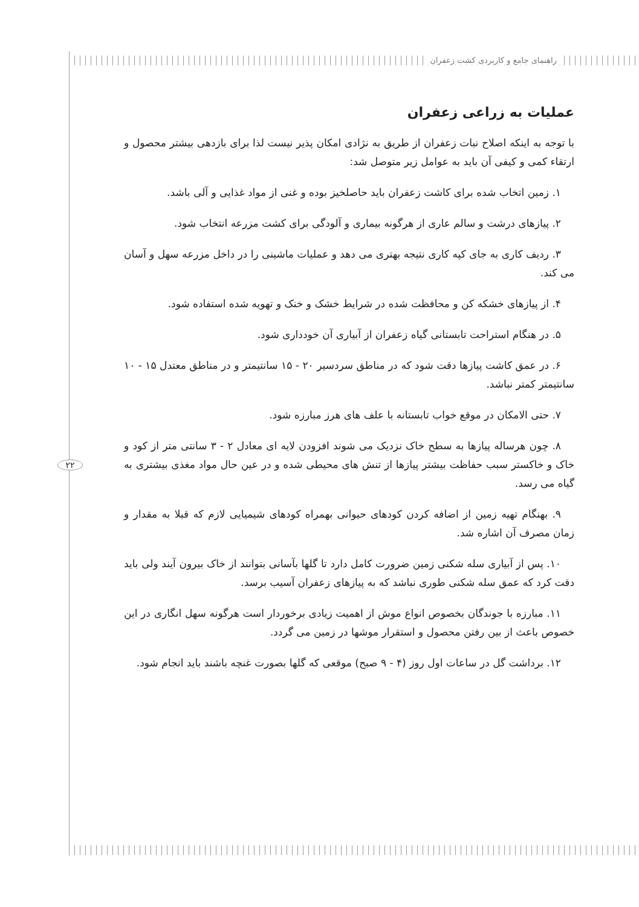راهنمای جامع و کاربردی کشت زعفران
۲۲
عملیات به زراعی زعفران
با توجه به اینکه اصلاح نبات زعفران از طریق به نژادی امکان پذیر نیست لذا برای بازدهی بیشتر محصول و ارتقاء کمی و کیفی آن باید به عوامل زیر متوصل شد:
۱. زمین اتخاب شده برای کاشت زعفران باید حاصلخیز بوده و غنی از مواد غذایی و آلی باشد.
۲. پیازهای درشت و سالم عاری از هرگونه بیماری و آلودگی برای کشت مزرعه انتخاب شود.
۳. ردیف کاری به جای کپه کاری نتیجه بهتری می دهد و عملیات ماشینی را در داخل مزرعه سهل و آسان می کند.
۴. از پیازهای خشکه کن و محافظت شده در شرایط خشک و خنک و تهویه شده استفاده شود.
۵. در هنگام استراحت تابستانی گیاه زعفران از آبیاری آن خودداری شود.
۶. در عمق کاشت پیازها دقت شود که در مناطق سردسیر ۲۰ - ۱۵ سانتیمتر و در مناطق معتدل ۱۵ - ۱۰ سانتیمتر کمتر نباشد.
۷. حتی الامکان در موقع خواب تابستانه با علف های هرز مبارزه شود.
۸. چون هرساله پیازها به سطح خاک نزدیک می شوند افزودن لایه ای معادل ۲ - ۳ سانتی متر از کود و خاک و خاکستر سبب حفاظت بیشتر پیازها از تنش های محیطی شده و در عین حال مواد مغذی بیشتری به گیاه می رسد.
۹. بهنگام تهیه زمین از اضافه کردن کودهای حیوانی بهمراه کودهای شیمیایی لازم که قبلا به مقدار و زمان مصرف آن اشاره شد.
۱۰. پس از آبیاری سله شکنی زمین ضرورت کامل دارد تا گلها بآسانی بتوانند از خاک بیرون آیند ولی باید دقت کرد که عمق سله شکنی طوری نباشد که به پیازهای زعفران آسیب برسد.
۱۱. مبارزه با جوندگان بخصوص انواع موش از اهمیت زیادی برخوردار است هرگونه سهل انگاری در این خصوص باعث از بین رفتن محصول و استقرار موشها در زمین می گردد.
۱۲. برداشت گل در ساعات اول روز (۴ - ۹ صبح) موقعی که گلها بصورت غنچه باشند باید انجام شود.